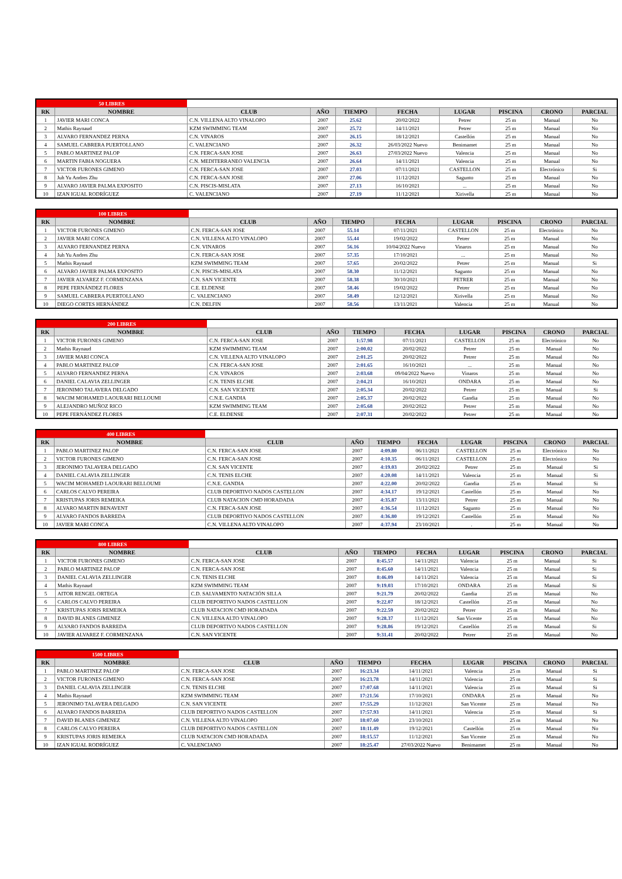| 50 LIBRES | | | | | | | | | |
| RK | NOMBRE | CLUB | AÑO | TIEMPO | FECHA | LUGAR | PISCINA | CRONO | PARCIAL |
| 1 | JAVIER MARI CONCA | C.N. VILLENA ALTO VINALOPO | 2007 | 25.62 | 20/02/2022 | Petrer | 25 m | Manual | No |
| 2 | Mathis Raynaud | KZM SWIMMING TEAM | 2007 | 25.72 | 14/11/2021 | Petrer | 25 m | Manual | No |
| 3 | ALVARO FERNANDEZ PERNA | C.N. VINAROS | 2007 | 26.15 | 18/12/2021 | Castellón | 25 m | Manual | No |
| 4 | SAMUEL CABRERA PUERTOLLANO | C. VALENCIANO | 2007 | 26.32 | 26/03/2022 Nuevo | Benimamet | 25 m | Manual | No |
| 5 | PABLO MARTINEZ PALOP | C.N. FERCA-SAN JOSE | 2007 | 26.63 | 27/03/2022 Nuevo | Valencia | 25 m | Manual | No |
| 6 | MARTIN FABIA NOGUERA | C.N. MEDITERRANEO VALENCIA | 2007 | 26.64 | 14/11/2021 | Valencia | 25 m | Manual | No |
| 7 | VICTOR FURONES GIMENO | C.N. FERCA-SAN JOSE | 2007 | 27.03 | 07/11/2021 | CASTELLON | 25 m | Electrónico | Si |
| 8 | Juh Yu Andres Zhu | C.N. FERCA-SAN JOSE | 2007 | 27.06 | 11/12/2021 | Sagunto | 25 m | Manual | No |
| 9 | ALVARO JAVIER PALMA EXPOSITO | C.N. PISCIS-MISLATA | 2007 | 27.13 | 16/10/2021 | ... | 25 m | Manual | No |
| 10 | IZAN IGUAL RODRÍGUEZ | C. VALENCIANO | 2007 | 27.19 | 11/12/2021 | Xirivella | 25 m | Manual | No |
| 100 LIBRES | | | | | | | | | |
| RK | NOMBRE | CLUB | AÑO | TIEMPO | FECHA | LUGAR | PISCINA | CRONO | PARCIAL |
| 1 | VICTOR FURONES GIMENO | C.N. FERCA-SAN JOSE | 2007 | 55.14 | 07/11/2021 | CASTELLON | 25 m | Electrónico | No |
| 2 | JAVIER MARI CONCA | C.N. VILLENA ALTO VINALOPO | 2007 | 55.44 | 19/02/2022 | Petrer | 25 m | Manual | No |
| 3 | ALVARO FERNANDEZ PERNA | C.N. VINAROS | 2007 | 56.16 | 10/04/2022 Nuevo | Vinaros | 25 m | Manual | No |
| 4 | Juh Yu Andres Zhu | C.N. FERCA-SAN JOSE | 2007 | 57.35 | 17/10/2021 | ... | 25 m | Manual | No |
| 5 | Mathis Raynaud | KZM SWIMMING TEAM | 2007 | 57.65 | 20/02/2022 | Petrer | 25 m | Manual | Si |
| 6 | ALVARO JAVIER PALMA EXPOSITO | C.N. PISCIS-MISLATA | 2007 | 58.30 | 11/12/2021 | Sagunto | 25 m | Manual | No |
| 7 | JAVIER ALVAREZ F. CORMENZANA | C.N. SAN VICENTE | 2007 | 58.38 | 30/10/2021 | PETRER | 25 m | Manual | No |
| 8 | PEPE FERNÁNDEZ FLORES | C.E. ELDENSE | 2007 | 58.46 | 19/02/2022 | Petrer | 25 m | Manual | No |
| 9 | SAMUEL CABRERA PUERTOLLANO | C. VALENCIANO | 2007 | 58.49 | 12/12/2021 | Xirivella | 25 m | Manual | No |
| 10 | DIEGO CORTES HERNÁNDEZ | C.N. DELFIN | 2007 | 58.56 | 13/11/2021 | Valencia | 25 m | Manual | No |
| 200 LIBRES | | | | | | | | | |
| RK | NOMBRE | CLUB | AÑO | TIEMPO | FECHA | LUGAR | PISCINA | CRONO | PARCIAL |
| 1 | VICTOR FURONES GIMENO | C.N. FERCA-SAN JOSE | 2007 | 1:57.98 | 07/11/2021 | CASTELLON | 25 m | Electrónico | No |
| 2 | Mathis Raynaud | KZM SWIMMING TEAM | 2007 | 2:00.02 | 20/02/2022 | Petrer | 25 m | Manual | No |
| 3 | JAVIER MARI CONCA | C.N. VILLENA ALTO VINALOPO | 2007 | 2:01.25 | 20/02/2022 | Petrer | 25 m | Manual | No |
| 4 | PABLO MARTINEZ PALOP | C.N. FERCA-SAN JOSE | 2007 | 2:01.65 | 16/10/2021 | ... | 25 m | Manual | No |
| 5 | ALVARO FERNANDEZ PERNA | C.N. VINAROS | 2007 | 2:03.68 | 09/04/2022 Nuevo | Vinaros | 25 m | Manual | No |
| 6 | DANIEL CALAVIA ZELLINGER | C.N. TENIS ELCHE | 2007 | 2:04.21 | 16/10/2021 | ONDARA | 25 m | Manual | No |
| 7 | JERONIMO TALAVERA DELGADO | C.N. SAN VICENTE | 2007 | 2:05.34 | 20/02/2022 | Petrer | 25 m | Manual | Si |
| 8 | WACIM MOHAMED LAOURARI BELLOUMI | C.N.E. GANDIA | 2007 | 2:05.37 | 20/02/2022 | Gandia | 25 m | Manual | No |
| 9 | ALEJANDRO MUÑOZ RICO | KZM SWIMMING TEAM | 2007 | 2:05.68 | 20/02/2022 | Petrer | 25 m | Manual | No |
| 10 | PEPE FERNÁNDEZ FLORES | C.E. ELDENSE | 2007 | 2:07.31 | 20/02/2022 | Petrer | 25 m | Manual | No |
| 400 LIBRES | | | | | | | | | |
| RK | NOMBRE | CLUB | AÑO | TIEMPO | FECHA | LUGAR | PISCINA | CRONO | PARCIAL |
| 1 | PABLO MARTINEZ PALOP | C.N. FERCA-SAN JOSE | 2007 | 4:09.80 | 06/11/2021 | CASTELLON | 25 m | Electrónico | No |
| 2 | VICTOR FURONES GIMENO | C.N. FERCA-SAN JOSE | 2007 | 4:10.35 | 06/11/2021 | CASTELLON | 25 m | Electrónico | No |
| 3 | JERONIMO TALAVERA DELGADO | C.N. SAN VICENTE | 2007 | 4:19.03 | 20/02/2022 | Petrer | 25 m | Manual | Si |
| 4 | DANIEL CALAVIA ZELLINGER | C.N. TENIS ELCHE | 2007 | 4:20.08 | 14/11/2021 | Valencia | 25 m | Manual | Si |
| 5 | WACIM MOHAMED LAOURARI BELLOUMI | C.N.E. GANDIA | 2007 | 4:22.00 | 20/02/2022 | Gandia | 25 m | Manual | Si |
| 6 | CARLOS CALVO PEREIRA | CLUB DEPORTIVO NADOS CASTELLON | 2007 | 4:34.17 | 19/12/2021 | Castellón | 25 m | Manual | No |
| 7 | KRISTUPAS JORIS REMEIKA | CLUB NATACION CMD HORADADA | 2007 | 4:35.87 | 13/11/2021 | Petrer | 25 m | Manual | No |
| 8 | ALVARO MARTIN BENAVENT | C.N. FERCA-SAN JOSE | 2007 | 4:36.54 | 11/12/2021 | Sagunto | 25 m | Manual | No |
| 9 | ALVARO FANDOS BARREDA | CLUB DEPORTIVO NADOS CASTELLON | 2007 | 4:36.80 | 19/12/2021 | Castellón | 25 m | Manual | No |
| 10 | JAVIER MARI CONCA | C.N. VILLENA ALTO VINALOPO | 2007 | 4:37.94 | 23/10/2021 | . | 25 m | Manual | No |
| 800 LIBRES | | | | | | | | | |
| RK | NOMBRE | CLUB | AÑO | TIEMPO | FECHA | LUGAR | PISCINA | CRONO | PARCIAL |
| 1 | VICTOR FURONES GIMENO | C.N. FERCA-SAN JOSE | 2007 | 8:45.57 | 14/11/2021 | Valencia | 25 m | Manual | Si |
| 2 | PABLO MARTINEZ PALOP | C.N. FERCA-SAN JOSE | 2007 | 8:45.60 | 14/11/2021 | Valencia | 25 m | Manual | Si |
| 3 | DANIEL CALAVIA ZELLINGER | C.N. TENIS ELCHE | 2007 | 8:46.09 | 14/11/2021 | Valencia | 25 m | Manual | Si |
| 4 | Mathis Raynaud | KZM SWIMMING TEAM | 2007 | 9:19.03 | 17/10/2021 | ONDARA | 25 m | Manual | Si |
| 5 | AITOR RENGEL ORTEGA | C.D. SALVAMENTO NATACIÓN SILLA | 2007 | 9:21.79 | 20/02/2022 | Gandia | 25 m | Manual | No |
| 6 | CARLOS CALVO PEREIRA | CLUB DEPORTIVO NADOS CASTELLON | 2007 | 9:22.07 | 18/12/2021 | Castellón | 25 m | Manual | No |
| 7 | KRISTUPAS JORIS REMEIKA | CLUB NATACION CMD HORADADA | 2007 | 9:22.59 | 20/02/2022 | Petrer | 25 m | Manual | No |
| 8 | DAVID BLANES GIMENEZ | C.N. VILLENA ALTO VINALOPO | 2007 | 9:28.37 | 11/12/2021 | San Vicente | 25 m | Manual | No |
| 9 | ALVARO FANDOS BARREDA | CLUB DEPORTIVO NADOS CASTELLON | 2007 | 9:28.86 | 19/12/2021 | Castellón | 25 m | Manual | Si |
| 10 | JAVIER ALVAREZ F. CORMENZANA | C.N. SAN VICENTE | 2007 | 9:31.41 | 20/02/2022 | Petrer | 25 m | Manual | No |
| 1500 LIBRES | | | | | | | | | |
| RK | NOMBRE | CLUB | AÑO | TIEMPO | FECHA | LUGAR | PISCINA | CRONO | PARCIAL |
| 1 | PABLO MARTINEZ PALOP | C.N. FERCA-SAN JOSE | 2007 | 16:23.34 | 14/11/2021 | Valencia | 25 m | Manual | Si |
| 2 | VICTOR FURONES GIMENO | C.N. FERCA-SAN JOSE | 2007 | 16:23.78 | 14/11/2021 | Valencia | 25 m | Manual | Si |
| 3 | DANIEL CALAVIA ZELLINGER | C.N. TENIS ELCHE | 2007 | 17:07.68 | 14/11/2021 | Valencia | 25 m | Manual | Si |
| 4 | Mathis Raynaud | KZM SWIMMING TEAM | 2007 | 17:21.56 | 17/10/2021 | ONDARA | 25 m | Manual | No |
| 5 | JERONIMO TALAVERA DELGADO | C.N. SAN VICENTE | 2007 | 17:55.29 | 11/12/2021 | San Vicente | 25 m | Manual | No |
| 6 | ALVARO FANDOS BARREDA | CLUB DEPORTIVO NADOS CASTELLON | 2007 | 17:57.93 | 14/11/2021 | Valencia | 25 m | Manual | Si |
| 7 | DAVID BLANES GIMENEZ | C.N. VILLENA ALTO VINALOPO | 2007 | 18:07.60 | 23/10/2021 | . | 25 m | Manual | No |
| 8 | CARLOS CALVO PEREIRA | CLUB DEPORTIVO NADOS CASTELLON | 2007 | 18:11.49 | 19/12/2021 | Castellón | 25 m | Manual | No |
| 9 | KRISTUPAS JORIS REMEIKA | CLUB NATACION CMD HORADADA | 2007 | 18:15.57 | 11/12/2021 | San Vicente | 25 m | Manual | No |
| 10 | IZAN IGUAL RODRÍGUEZ | C. VALENCIANO | 2007 | 18:25.47 | 27/03/2022 Nuevo | Benimamet | 25 m | Manual | No |